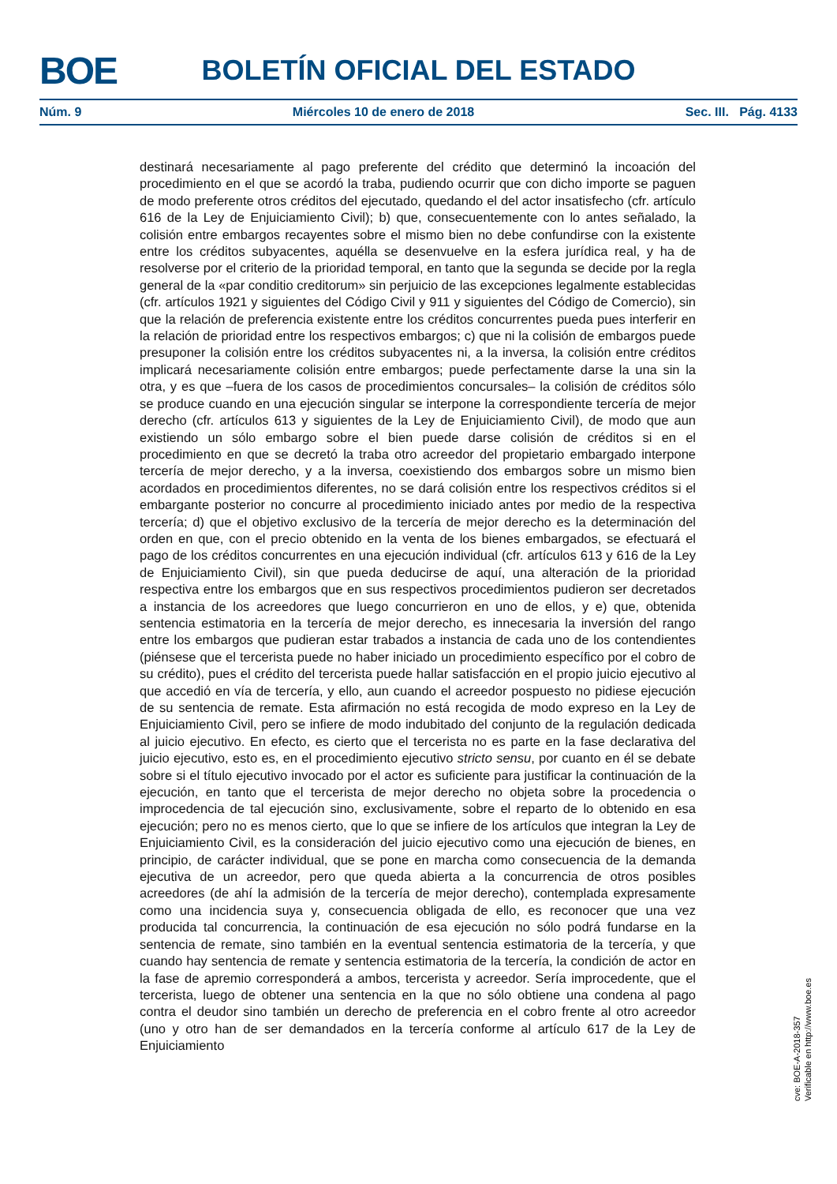BOE
BOLETÍN OFICIAL DEL ESTADO
Núm. 9 Miércoles 10 de enero de 2018 Sec. III. Pág. 4133
destinará necesariamente al pago preferente del crédito que determinó la incoación del procedimiento en el que se acordó la traba, pudiendo ocurrir que con dicho importe se paguen de modo preferente otros créditos del ejecutado, quedando el del actor insatisfecho (cfr. artículo 616 de la Ley de Enjuiciamiento Civil); b) que, consecuentemente con lo antes señalado, la colisión entre embargos recayentes sobre el mismo bien no debe confundirse con la existente entre los créditos subyacentes, aquélla se desenvuelve en la esfera jurídica real, y ha de resolverse por el criterio de la prioridad temporal, en tanto que la segunda se decide por la regla general de la «par conditio creditorum» sin perjuicio de las excepciones legalmente establecidas (cfr. artículos 1921 y siguientes del Código Civil y 911 y siguientes del Código de Comercio), sin que la relación de preferencia existente entre los créditos concurrentes pueda pues interferir en la relación de prioridad entre los respectivos embargos; c) que ni la colisión de embargos puede presuponer la colisión entre los créditos subyacentes ni, a la inversa, la colisión entre créditos implicará necesariamente colisión entre embargos; puede perfectamente darse la una sin la otra, y es que –fuera de los casos de procedimientos concursales– la colisión de créditos sólo se produce cuando en una ejecución singular se interpone la correspondiente tercería de mejor derecho (cfr. artículos 613 y siguientes de la Ley de Enjuiciamiento Civil), de modo que aun existiendo un sólo embargo sobre el bien puede darse colisión de créditos si en el procedimiento en que se decretó la traba otro acreedor del propietario embargado interpone tercería de mejor derecho, y a la inversa, coexistiendo dos embargos sobre un mismo bien acordados en procedimientos diferentes, no se dará colisión entre los respectivos créditos si el embargante posterior no concurre al procedimiento iniciado antes por medio de la respectiva tercería; d) que el objetivo exclusivo de la tercería de mejor derecho es la determinación del orden en que, con el precio obtenido en la venta de los bienes embargados, se efectuará el pago de los créditos concurrentes en una ejecución individual (cfr. artículos 613 y 616 de la Ley de Enjuiciamiento Civil), sin que pueda deducirse de aquí, una alteración de la prioridad respectiva entre los embargos que en sus respectivos procedimientos pudieron ser decretados a instancia de los acreedores que luego concurrieron en uno de ellos, y e) que, obtenida sentencia estimatoria en la tercería de mejor derecho, es innecesaria la inversión del rango entre los embargos que pudieran estar trabados a instancia de cada uno de los contendientes (piénsese que el tercerista puede no haber iniciado un procedimiento específico por el cobro de su crédito), pues el crédito del tercerista puede hallar satisfacción en el propio juicio ejecutivo al que accedió en vía de tercería, y ello, aun cuando el acreedor pospuesto no pidiese ejecución de su sentencia de remate. Esta afirmación no está recogida de modo expreso en la Ley de Enjuiciamiento Civil, pero se infiere de modo indubitado del conjunto de la regulación dedicada al juicio ejecutivo. En efecto, es cierto que el tercerista no es parte en la fase declarativa del juicio ejecutivo, esto es, en el procedimiento ejecutivo stricto sensu, por cuanto en él se debate sobre si el título ejecutivo invocado por el actor es suficiente para justificar la continuación de la ejecución, en tanto que el tercerista de mejor derecho no objeta sobre la procedencia o improcedencia de tal ejecución sino, exclusivamente, sobre el reparto de lo obtenido en esa ejecución; pero no es menos cierto, que lo que se infiere de los artículos que integran la Ley de Enjuiciamiento Civil, es la consideración del juicio ejecutivo como una ejecución de bienes, en principio, de carácter individual, que se pone en marcha como consecuencia de la demanda ejecutiva de un acreedor, pero que queda abierta a la concurrencia de otros posibles acreedores (de ahí la admisión de la tercería de mejor derecho), contemplada expresamente como una incidencia suya y, consecuencia obligada de ello, es reconocer que una vez producida tal concurrencia, la continuación de esa ejecución no sólo podrá fundarse en la sentencia de remate, sino también en la eventual sentencia estimatoria de la tercería, y que cuando hay sentencia de remate y sentencia estimatoria de la tercería, la condición de actor en la fase de apremio corresponderá a ambos, tercerista y acreedor. Sería improcedente, que el tercerista, luego de obtener una sentencia en la que no sólo obtiene una condena al pago contra el deudor sino también un derecho de preferencia en el cobro frente al otro acreedor (uno y otro han de ser demandados en la tercería conforme al artículo 617 de la Ley de Enjuiciamiento
cve: BOE-A-2018-357
Verificable en http://www.boe.es